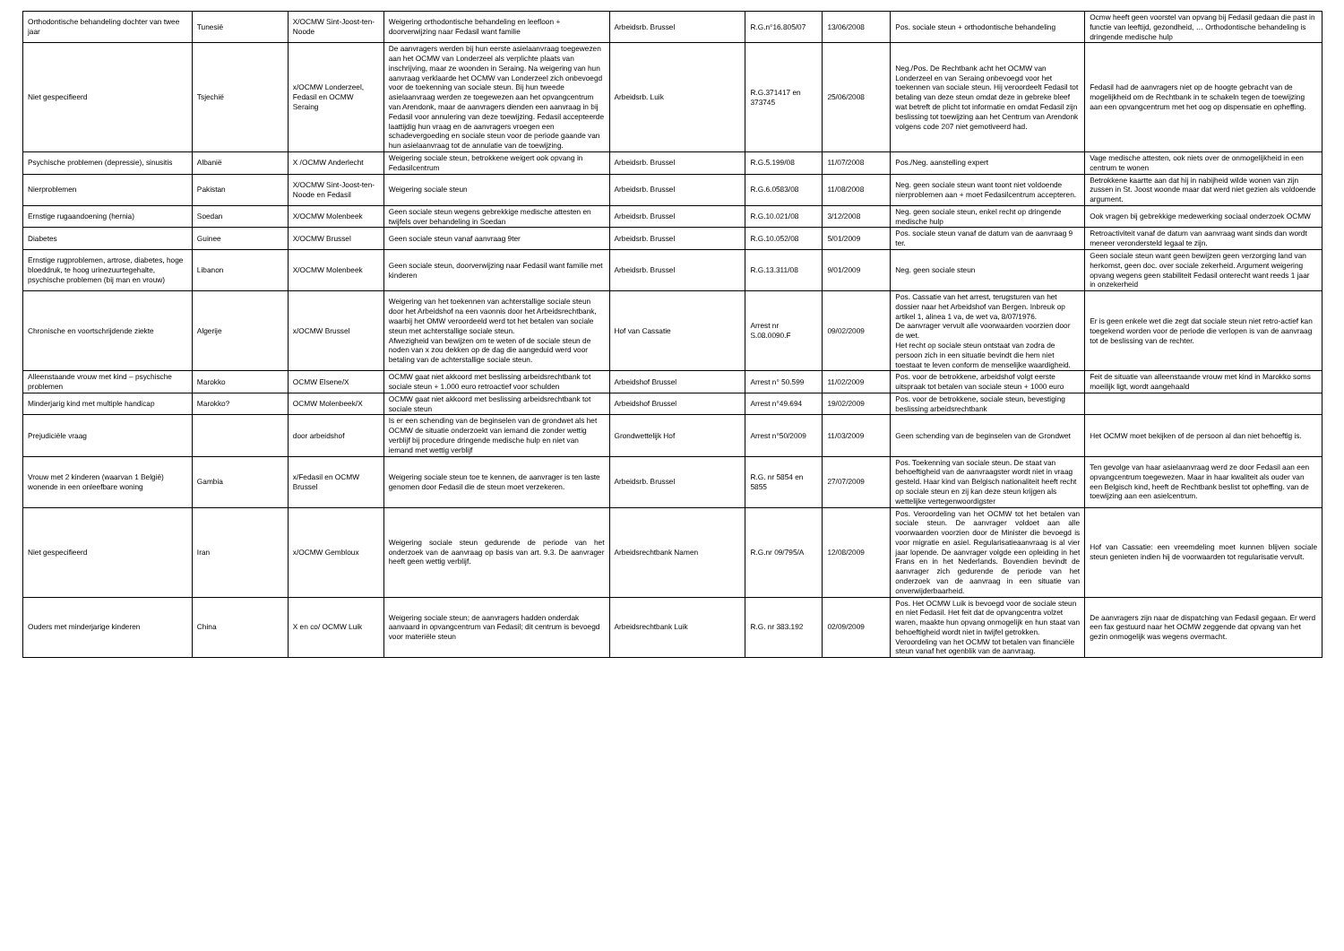| Orthodontische behandeling dochter van twee jaar | Tunesië | X/OCMW Sint-Joost-ten-Noode | Weigering orthodontische behandeling en leefloon + doorverwijzing naar Fedasil want familie | Arbeidsrb. Brussel | R.G.n°16.805/07 | 13/06/2008 | Pos. sociale steun + orthodontische behandeling | Ocmw heeft geen voorstel van opvang bij Fedasil gedaan die past in functie van leeftijd, gezondheid, … Orthodontische behandeling is dringende medische hulp |
| Niet gespecifieerd | Tsjechië | x/OCMW Londerzeel, Fedasil en OCMW Seraing | De aanvragers werden bij hun eerste asielaanvraag toegewezen aan het OCMW van Londerzeel als verplichte plaats van inschrijving, maar ze woonden in Seraing. Na weigering van hun aanvraag verklaarde het OCMW van Londerzeel zich onbevoegd voor de toekenning van sociale steun. Bij hun tweede asielaanvraag werden ze toegewezen aan het opvangcentrum van Arendonk, maar de aanvragers dienden een aanvraag in bij Fedasil voor annulering van deze toewijzing. Fedasil accepteerde laattijdig hun vraag en de aanvragers vroegen een schadevergoeding en sociale steun voor de periode gaande van hun asielaanvraag tot de annulatie van de toewijzing. | Arbeidsrb. Luik | R.G.371417 en 373745 | 25/06/2008 | Neg./Pos. De Rechtbank acht het OCMW van Londerzeel en van Seraing onbevoegd voor het toekennen van sociale steun. Hij veroordeelt Fedasil tot betaling van deze steun omdat deze in gebreke bleef wat betreft de plicht tot informatie en omdat Fedasil zijn beslissing tot toewijzing aan het Centrum van Arendonk volgens code 207 niet gemotiveerd had. | Fedasil had de aanvragers niet op de hoogte gebracht van de mogelijkheid om de Rechtbank in te schakeln tegen de toewijzing aan een opvangcentrum met het oog op dispensatie en opheffing. |
| Psychische problemen (depressie), sinusitis | Albanië | X /OCMW Anderlecht | Weigering sociale steun, betrokkene weigert ook opvang in Fedasilcentrum | Arbeidsrb. Brussel | R.G.5.199/08 | 11/07/2008 | Pos./Neg. aanstelling expert | Vage medische attesten, ook niets over de onmogelijkheid in een centrum te wonen |
| Nierproblemen | Pakistan | X/OCMW Sint-Joost-ten-Noode en Fedasil | Weigering sociale steun | Arbeidsrb. Brussel | R.G.6.0583/08 | 11/08/2008 | Neg. geen sociale steun want toont niet voldoende nierproblemen aan + moet Fedasilcentrum accepteren. | Betrokkene kaartte aan dat hij in nabijheid wilde wonen van zijn zussen in St. Joost woonde maar dat werd niet gezien als voldoende argument. |
| Ernstige rugaandoening (hernia) | Soedan | X/OCMW Molenbeek | Geen sociale steun wegens gebrekkige medische attesten en twijfels over behandeling in Soedan | Arbeidsrb. Brussel | R.G.10.021/08 | 3/12/2008 | Neg. geen sociale steun, enkel recht op dringende medische hulp | Ook vragen bij gebrekkige medewerking sociaal onderzoek OCMW |
| Diabetes | Guinee | X/OCMW Brussel | Geen sociale steun vanaf aanvraag 9ter | Arbeidsrb. Brussel | R.G.10.052/08 | 5/01/2009 | Pos. sociale steun vanaf de datum van de aanvraag 9 ter. | Retroactiviteit vanaf de datum van aanvraag want sinds dan wordt meneer verondersteld legaal te zijn. |
| Ernstige rugproblemen, artrose, diabetes, hoge bloeddruk, te hoog urinezuurtegehalte, psychische problemen (bij man en vrouw) | Libanon | X/OCMW Molenbeek | Geen sociale steun, doorverwijzing naar Fedasil want familie met kinderen | Arbeidsrb. Brussel | R.G.13.311/08 | 9/01/2009 | Neg. geen sociale steun | Geen sociale steun want geen bewijzen geen verzorging land van herkomst, geen doc. over sociale zekerheid. Argument weigering opvang wegens geen stabiliteit Fedasil onterecht want reeds 1 jaar in onzekerheid |
| Chronische en voortschrijdende ziekte | Algerije | x/OCMW Brussel | Weigering van het toekennen van achterstallige sociale steun door het Arbeidshof na een vaonnis door het Arbeidsrechtbank, waarbij het OMW veroordeeld werd tot het betalen van sociale steun met achterstallige sociale steun. Afwezigheid van bewijzen om te weten of de sociale steun de noden van x zou dekken op de dag die aangeduid werd voor betaling van de achterstallige sociale steun. | Hof van Cassatie | Arrest nr S.08.0090.F | 09/02/2009 | Pos. Cassatie van het arrest, terugsturen van het dossier naar het Arbeidshof van Bergen. Inbreuk op artikel 1, alinea 1 va, de wet va, 8/07/1976. De aanvrager vervult alle voorwaarden voorzien door de wet. Het recht op sociale steun ontstaat van zodra de persoon zich in een situatie bevindt die hem niet toestaat te leven conform de menselijke waardigheid. | Er is geen enkele wet die zegt dat sociale steun niet retro-actief kan toegekend worden voor de periode die verlopen is van de aanvraag tot de beslissing van de rechter. |
| Alleenstaande vrouw met kind – psychische problemen | Marokko | OCMW Elsene/X | OCMW gaat niet akkoord met beslissing arbeidsrechtbank tot sociale steun + 1.000 euro retroactief voor schulden | Arbeidshof Brussel | Arrest n° 50.599 | 11/02/2009 | Pos. voor de betrokkene, arbeidshof volgt eerste uitspraak tot betalen van sociale steun + 1000 euro | Feit de situatie van alleenstaande vrouw met kind in Marokko soms moeilijk ligt, wordt aangehaald |
| Minderjarig kind met multiple handicap | Marokko? | OCMW Molenbeek/X | OCMW gaat niet akkoord met beslissing arbeidsrechtbank tot sociale steun | Arbeidshof Brussel | Arrest n°49.694 | 19/02/2009 | Pos. voor de betrokkene, sociale steun, bevestiging beslissing arbeidsrechtbank | |
| Prejudiciële vraag | | door arbeidshof | Is er een schending van de beginselen van de grondwet als het OCMW de situatie onderzoekt van iemand die zonder wettig verblijf bij procedure dringende medische hulp en niet van iemand met wettig verblijf | Grondwettelijk Hof | Arrest n°50/2009 | 11/03/2009 | Geen schending van de beginselen van de Grondwet | Het OCMW moet bekijken of de persoon al dan niet behoeftig is. |
| Vrouw met 2 kinderen (waarvan 1 België) wonende in een onleefbare woning | Gambia | x/Fedasil en OCMW Brussel | Weigering sociale steun toe te kennen, de aanvrager is ten laste genomen door Fedasil die de steun moet verzekeren. | Arbeidsrb. Brussel | R.G. nr 5854 en 5855 | 27/07/2009 | Pos. Toekenning van sociale steun. De staat van behoeftigheid van de aanvraagster wordt niet in vraag gesteld. Haar kind van Belgisch nationaliteit heeft recht op sociale steun en zij kan deze steun krijgen als wettelijke vertegenwoordigster | Ten gevolge van haar asielaanvraag werd ze door Fedasil aan een opvangcentrum toegewezen. Maar in haar kwaliteit als ouder van een Belgisch kind, heeft de Rechtbank beslist tot opheffing. van de toewijzing aan een asielcentrum. |
| Niet gespecifieerd | Iran | x/OCMW Gembloux | Weigering sociale steun gedurende de periode van het onderzoek van de aanvraag op basis van art. 9.3. De aanvrager heeft geen wettig verblijf. | Arbeidsrechtbank Namen | R.G.nr 09/795/A | 12/08/2009 | Pos. Veroordeling van het OCMW tot het betalen van sociale steun. De aanvrager voldoet aan alle voorwaarden voorzien door de Minister die bevoegd is voor migratie en asiel. Regularisatieaanvraag is al vier jaar lopende. De aanvrager volgde een opleiding in het Frans en in het Nederlands. Bovendien bevindt de aanvrager zich gedurende de periode van het onderzoek van de aanvraag in een situatie van onverwijderbaarheid. | Hof van Cassatie: een vreemdeling moet kunnen blijven sociale steun genieten indien hij de voorwaarden tot regularisatie vervult. |
| Ouders met minderjarige kinderen | China | X en co/ OCMW Luik | Weigering sociale steun; de aanvragers hadden onderdak aanvaard in opvangcentrum van Fedasil; dit centrum is bevoegd voor materiële steun | Arbeidsrechtbank Luik | R.G. nr 383.192 | 02/09/2009 | Pos. Het OCMW Luik is bevoegd voor de sociale steun en niet Fedasil. Het feit dat de opvangcentra volzet waren, maakte hun opvang onmogelijk en hun staat van behoeftigheid wordt niet in twijfel getrokken. Veroordeling van het OCMW tot betalen van financiële steun vanaf het ogenblik van de aanvraag. | De aanvragers zijn naar de dispatching van Fedasil gegaan. Er werd een fax gestuurd naar het OCMW zeggende dat opvang van het gezin onmogelijk was wegens overmacht. |